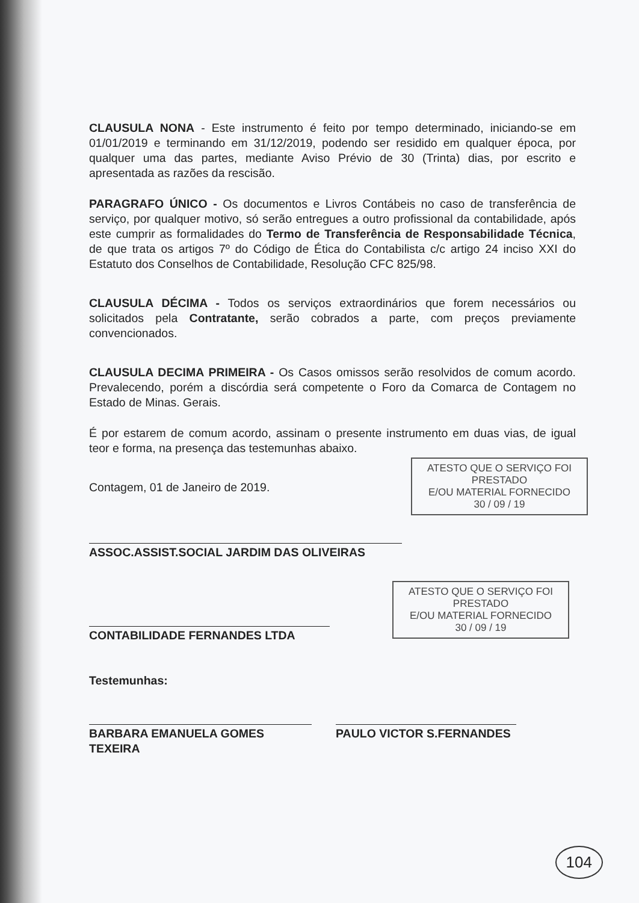CLAUSULA NONA - Este instrumento é feito por tempo determinado, iniciando-se em 01/01/2019 e terminando em 31/12/2019, podendo ser residido em qualquer época, por qualquer uma das partes, mediante Aviso Prévio de 30 (Trinta) dias, por escrito e apresentada as razões da rescisão.
PARAGRAFO ÚNICO - Os documentos e Livros Contábeis no caso de transferência de serviço, por qualquer motivo, só serão entregues a outro profissional da contabilidade, após este cumprir as formalidades do Termo de Transferência de Responsabilidade Técnica, de que trata os artigos 7º do Código de Ética do Contabilista c/c artigo 24 inciso XXI do Estatuto dos Conselhos de Contabilidade, Resolução CFC 825/98.
CLAUSULA DÉCIMA - Todos os serviços extraordinários que forem necessários ou solicitados pela Contratante, serão cobrados a parte, com preços previamente convencionados.
CLAUSULA DECIMA PRIMEIRA - Os Casos omissos serão resolvidos de comum acordo. Prevalecendo, porém a discórdia será competente o Foro da Comarca de Contagem no Estado de Minas. Gerais.
É por estarem de comum acordo, assinam o presente instrumento em duas vias, de igual teor e forma, na presença das testemunhas abaixo.
Contagem, 01 de Janeiro de 2019.
ASSOC.ASSIST.SOCIAL JARDIM DAS OLIVEIRAS
CONTABILIDADE FERNANDES LTDA
Testemunhas:
BARBARA EMANUELA GOMES TEXEIRA PAULO VICTOR S.FERNANDES
ATESTO QUE O SERVIÇO FOI PRESTADO
E/OU MATERIAL FORNECIDO
30 / 09 / 19
ATESTO QUE O SERVIÇO FOI PRESTADO
E/OU MATERIAL FORNECIDO
30 / 09 / 19
104